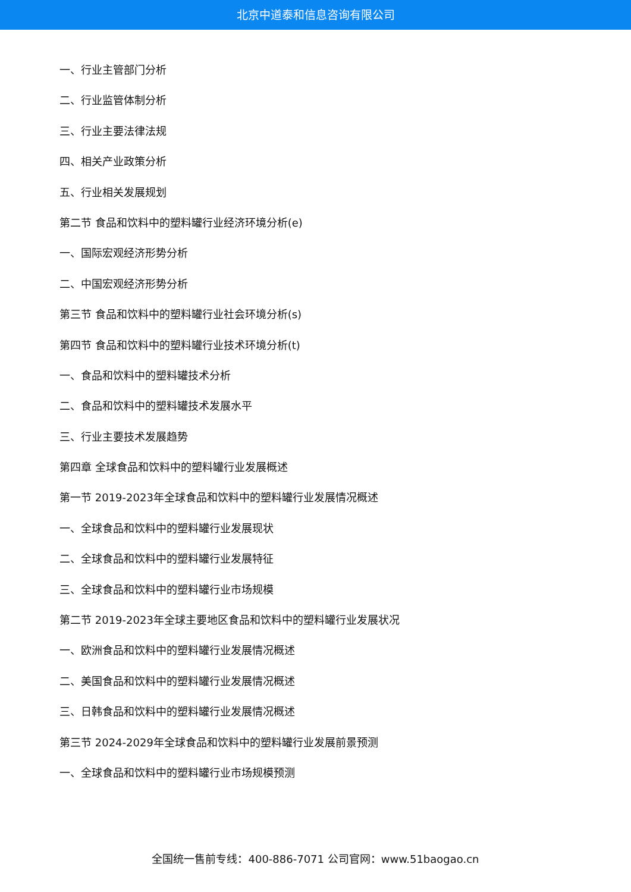北京中道泰和信息咨询有限公司
一、行业主管部门分析
二、行业监管体制分析
三、行业主要法律法规
四、相关产业政策分析
五、行业相关发展规划
第二节 食品和饮料中的塑料罐行业经济环境分析(e)
一、国际宏观经济形势分析
二、中国宏观经济形势分析
第三节 食品和饮料中的塑料罐行业社会环境分析(s)
第四节 食品和饮料中的塑料罐行业技术环境分析(t)
一、食品和饮料中的塑料罐技术分析
二、食品和饮料中的塑料罐技术发展水平
三、行业主要技术发展趋势
第四章 全球食品和饮料中的塑料罐行业发展概述
第一节 2019-2023年全球食品和饮料中的塑料罐行业发展情况概述
一、全球食品和饮料中的塑料罐行业发展现状
二、全球食品和饮料中的塑料罐行业发展特征
三、全球食品和饮料中的塑料罐行业市场规模
第二节 2019-2023年全球主要地区食品和饮料中的塑料罐行业发展状况
一、欧洲食品和饮料中的塑料罐行业发展情况概述
二、美国食品和饮料中的塑料罐行业发展情况概述
三、日韩食品和饮料中的塑料罐行业发展情况概述
第三节 2024-2029年全球食品和饮料中的塑料罐行业发展前景预测
一、全球食品和饮料中的塑料罐行业市场规模预测
全国统一售前专线：400-886-7071 公司官网：www.51baogao.cn